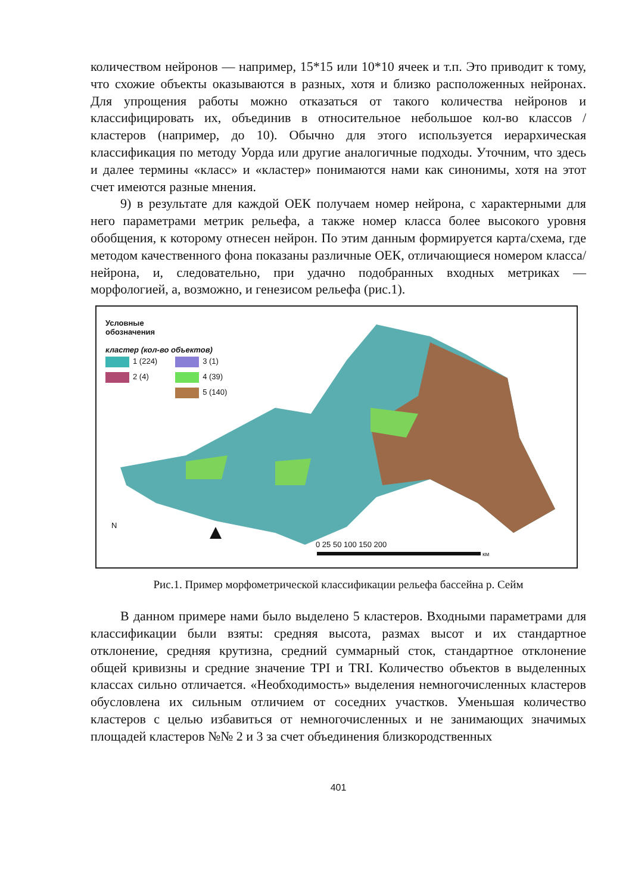количеством нейронов — например, 15*15 или 10*10 ячеек и т.п. Это приводит к тому, что схожие объекты оказываются в разных, хотя и близко расположенных нейронах. Для упрощения работы можно отказаться от такого количества нейронов и классифицировать их, объединив в относительное небольшое кол-во классов / кластеров (например, до 10). Обычно для этого используется иерархическая классификация по методу Уорда или другие аналогичные подходы. Уточним, что здесь и далее термины «класс» и «кластер» понимаются нами как синонимы, хотя на этот счет имеются разные мнения.
9) в результате для каждой ОЕК получаем номер нейрона, с характерными для него параметрами метрик рельефа, а также номер класса более высокого уровня обобщения, к которому отнесен нейрон. По этим данным формируется карта/схема, где методом качественного фона показаны различные ОЕК, отличающиеся номером класса/нейрона, и, следовательно, при удачно подобранных входных метриках — морфологией, а, возможно, и генезисом рельефа (рис.1).
Условные
обозначения
кластер (кол-во объектов)
1 (224)
2 (4)
3 (1)
4 (39)
5 (140)
N
0 25 50 100 150 200
км
Рис.1. Пример морфометрической классификации рельефа бассейна р. Сейм
В данном примере нами было выделено 5 кластеров. Входными параметрами для классификации были взяты: средняя высота, размах высот и их стандартное отклонение, средняя крутизна, средний суммарный сток, стандартное отклонение общей кривизны и средние значение TPI и TRI. Количество объектов в выделенных классах сильно отличается. «Необходимость» выделения немногочисленных кластеров обусловлена их сильным отличием от соседних участков. Уменьшая количество кластеров с целью избавиться от немногочисленных и не занимающих значимых площадей кластеров №№ 2 и 3 за счет объединения близкородственных
401